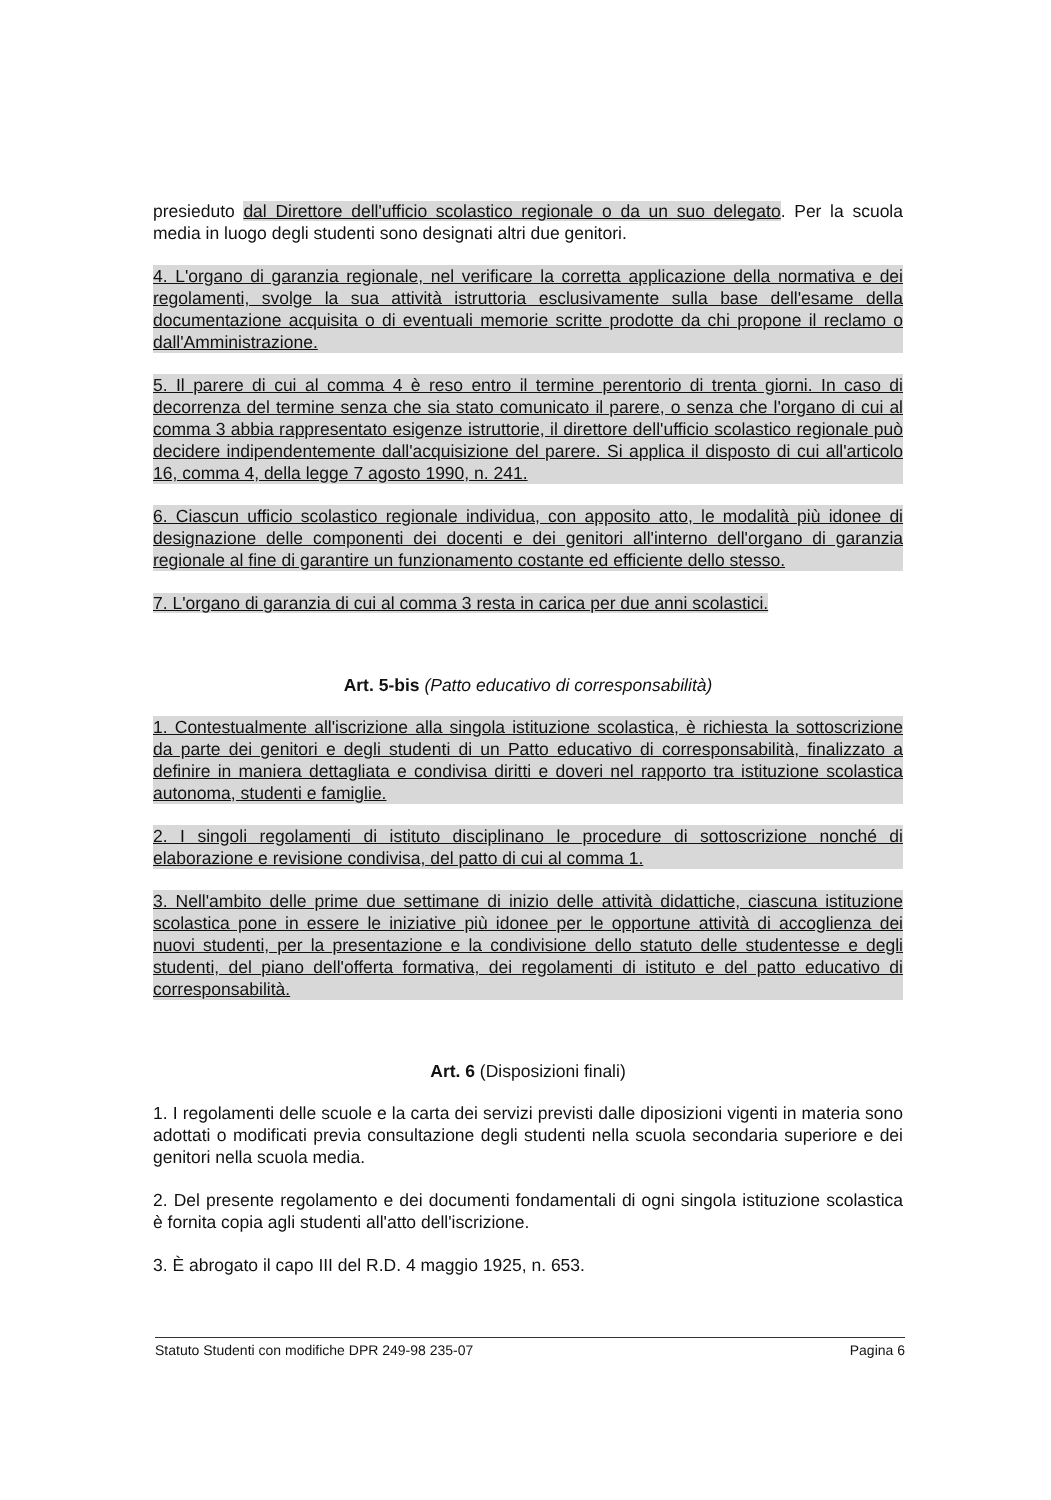presieduto dal Direttore dell'ufficio scolastico regionale o da un suo delegato. Per la scuola media in luogo degli studenti sono designati altri due genitori.
4. L'organo di garanzia regionale, nel verificare la corretta applicazione della normativa e dei regolamenti, svolge la sua attività istruttoria esclusivamente sulla base dell'esame della documentazione acquisita o di eventuali memorie scritte prodotte da chi propone il reclamo o dall'Amministrazione.
5. Il parere di cui al comma 4 è reso entro il termine perentorio di trenta giorni. In caso di decorrenza del termine senza che sia stato comunicato il parere, o senza che l'organo di cui al comma 3 abbia rappresentato esigenze istruttorie, il direttore dell'ufficio scolastico regionale può decidere indipendentemente dall'acquisizione del parere. Si applica il disposto di cui all'articolo 16, comma 4, della legge 7 agosto 1990, n. 241.
6. Ciascun ufficio scolastico regionale individua, con apposito atto, le modalità più idonee di designazione delle componenti dei docenti e dei genitori all'interno dell'organo di garanzia regionale al fine di garantire un funzionamento costante ed efficiente dello stesso.
7. L'organo di garanzia di cui al comma 3 resta in carica per due anni scolastici.
Art. 5-bis (Patto educativo di corresponsabilità)
1. Contestualmente all'iscrizione alla singola istituzione scolastica, è richiesta la sottoscrizione da parte dei genitori e degli studenti di un Patto educativo di corresponsabilità, finalizzato a definire in maniera dettagliata e condivisa diritti e doveri nel rapporto tra istituzione scolastica autonoma, studenti e famiglie.
2. I singoli regolamenti di istituto disciplinano le procedure di sottoscrizione nonché di elaborazione e revisione condivisa, del patto di cui al comma 1.
3. Nell'ambito delle prime due settimane di inizio delle attività didattiche, ciascuna istituzione scolastica pone in essere le iniziative più idonee per le opportune attività di accoglienza dei nuovi studenti, per la presentazione e la condivisione dello statuto delle studentesse e degli studenti, del piano dell'offerta formativa, dei regolamenti di istituto e del patto educativo di corresponsabilità.
Art. 6 (Disposizioni finali)
1. I regolamenti delle scuole e la carta dei servizi previsti dalle diposizioni vigenti in materia sono adottati o modificati previa consultazione degli studenti nella scuola secondaria superiore e dei genitori nella scuola media.
2. Del presente regolamento e dei documenti fondamentali di ogni singola istituzione scolastica è fornita copia agli studenti all'atto dell'iscrizione.
3. È abrogato il capo III del R.D. 4 maggio 1925, n. 653.
Statuto Studenti con modifiche DPR 249-98 235-07 Pagina 6